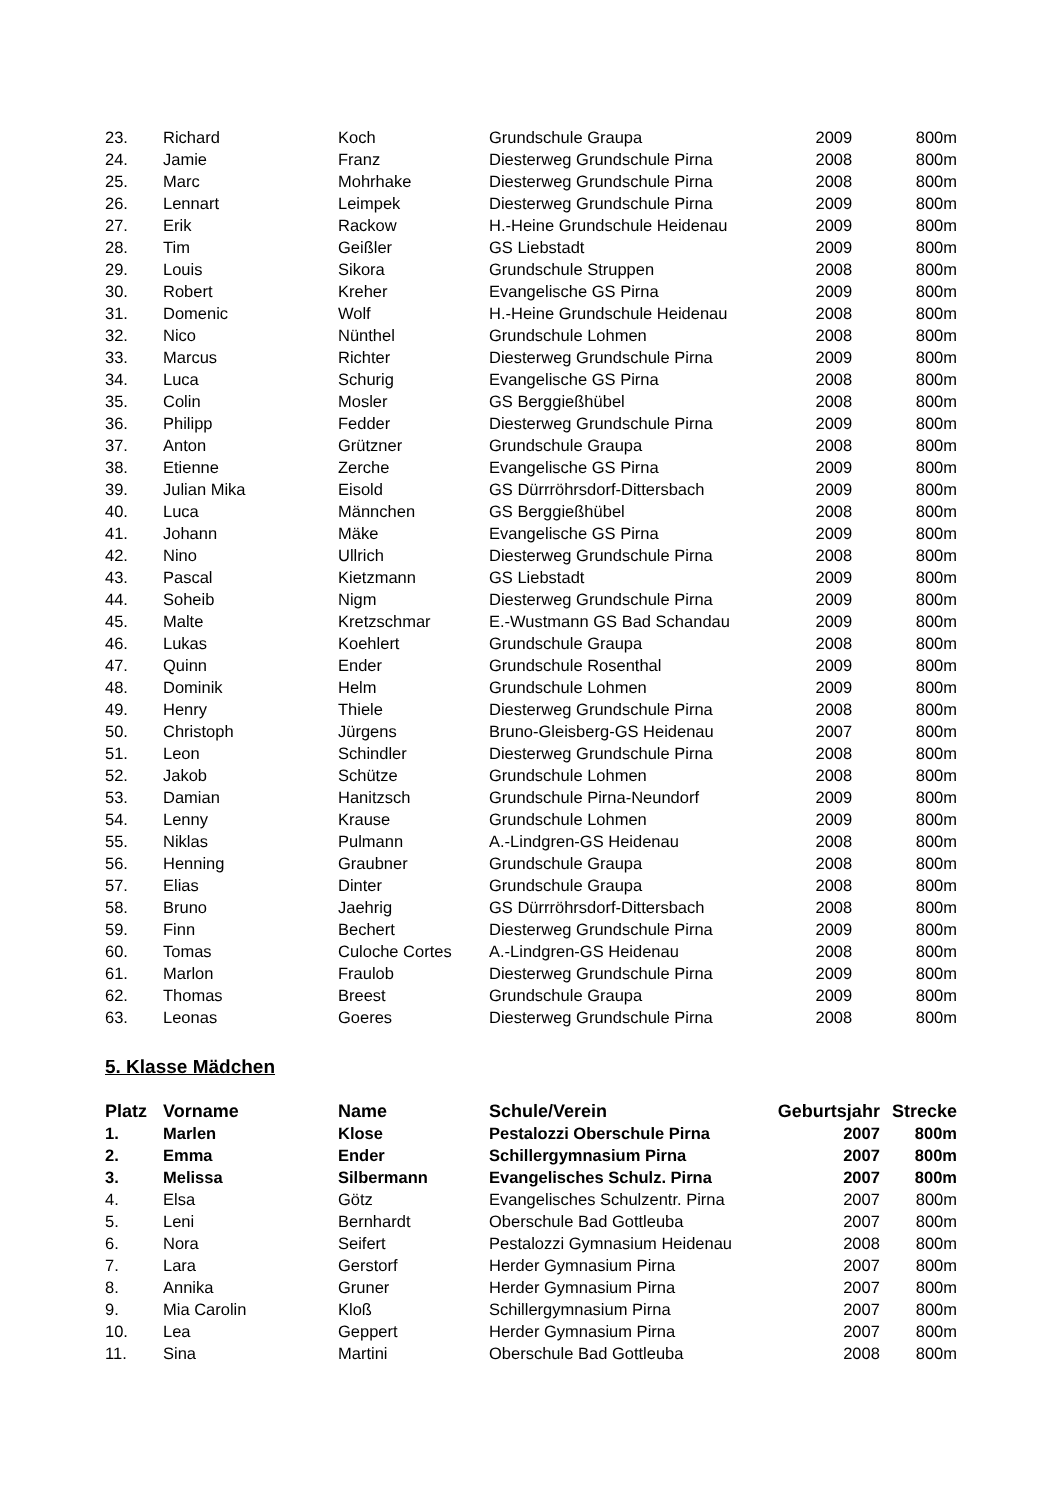| 23. | Richard | Koch | Grundschule Graupa | 2009 | 800m |
| 24. | Jamie | Franz | Diesterweg Grundschule Pirna | 2008 | 800m |
| 25. | Marc | Mohrhake | Diesterweg Grundschule Pirna | 2008 | 800m |
| 26. | Lennart | Leimpek | Diesterweg Grundschule Pirna | 2009 | 800m |
| 27. | Erik | Rackow | H.-Heine Grundschule Heidenau | 2009 | 800m |
| 28. | Tim | Geißler | GS Liebstadt | 2009 | 800m |
| 29. | Louis | Sikora | Grundschule Struppen | 2008 | 800m |
| 30. | Robert | Kreher | Evangelische GS Pirna | 2009 | 800m |
| 31. | Domenic | Wolf | H.-Heine Grundschule Heidenau | 2008 | 800m |
| 32. | Nico | Nünthel | Grundschule Lohmen | 2008 | 800m |
| 33. | Marcus | Richter | Diesterweg Grundschule Pirna | 2009 | 800m |
| 34. | Luca | Schurig | Evangelische GS Pirna | 2008 | 800m |
| 35. | Colin | Mosler | GS Berggießhübel | 2008 | 800m |
| 36. | Philipp | Fedder | Diesterweg Grundschule Pirna | 2009 | 800m |
| 37. | Anton | Grützner | Grundschule Graupa | 2008 | 800m |
| 38. | Etienne | Zerche | Evangelische GS Pirna | 2009 | 800m |
| 39. | Julian Mika | Eisold | GS Dürrröhrsdorf-Dittersbach | 2009 | 800m |
| 40. | Luca | Männchen | GS Berggießhübel | 2008 | 800m |
| 41. | Johann | Mäke | Evangelische GS Pirna | 2009 | 800m |
| 42. | Nino | Ullrich | Diesterweg Grundschule Pirna | 2008 | 800m |
| 43. | Pascal | Kietzmann | GS Liebstadt | 2009 | 800m |
| 44. | Soheib | Nigm | Diesterweg Grundschule Pirna | 2009 | 800m |
| 45. | Malte | Kretzschmar | E.-Wustmann GS Bad Schandau | 2009 | 800m |
| 46. | Lukas | Koehlert | Grundschule Graupa | 2008 | 800m |
| 47. | Quinn | Ender | Grundschule Rosenthal | 2009 | 800m |
| 48. | Dominik | Helm | Grundschule Lohmen | 2009 | 800m |
| 49. | Henry | Thiele | Diesterweg Grundschule Pirna | 2008 | 800m |
| 50. | Christoph | Jürgens | Bruno-Gleisberg-GS Heidenau | 2007 | 800m |
| 51. | Leon | Schindler | Diesterweg Grundschule Pirna | 2008 | 800m |
| 52. | Jakob | Schütze | Grundschule Lohmen | 2008 | 800m |
| 53. | Damian | Hanitzsch | Grundschule Pirna-Neundorf | 2009 | 800m |
| 54. | Lenny | Krause | Grundschule Lohmen | 2009 | 800m |
| 55. | Niklas | Pulmann | A.-Lindgren-GS Heidenau | 2008 | 800m |
| 56. | Henning | Graubner | Grundschule Graupa | 2008 | 800m |
| 57. | Elias | Dinter | Grundschule Graupa | 2008 | 800m |
| 58. | Bruno | Jaehrig | GS Dürrröhrsdorf-Dittersbach | 2008 | 800m |
| 59. | Finn | Bechert | Diesterweg Grundschule Pirna | 2009 | 800m |
| 60. | Tomas | Culoche Cortes | A.-Lindgren-GS Heidenau | 2008 | 800m |
| 61. | Marlon | Fraulob | Diesterweg Grundschule Pirna | 2009 | 800m |
| 62. | Thomas | Breest | Grundschule Graupa | 2009 | 800m |
| 63. | Leonas | Goeres | Diesterweg Grundschule Pirna | 2008 | 800m |
5. Klasse Mädchen
| Platz | Vorname | Name | Schule/Verein | Geburtsjahr | Strecke |
| --- | --- | --- | --- | --- | --- |
| 1. | Marlen | Klose | Pestalozzi Oberschule Pirna | 2007 | 800m |
| 2. | Emma | Ender | Schillergymnasium Pirna | 2007 | 800m |
| 3. | Melissa | Silbermann | Evangelisches Schulz. Pirna | 2007 | 800m |
| 4. | Elsa | Götz | Evangelisches Schulzentr. Pirna | 2007 | 800m |
| 5. | Leni | Bernhardt | Oberschule Bad Gottleuba | 2007 | 800m |
| 6. | Nora | Seifert | Pestalozzi Gymnasium Heidenau | 2008 | 800m |
| 7. | Lara | Gerstorf | Herder Gymnasium Pirna | 2007 | 800m |
| 8. | Annika | Gruner | Herder Gymnasium Pirna | 2007 | 800m |
| 9. | Mia Carolin | Kloß | Schillergymnasium Pirna | 2007 | 800m |
| 10. | Lea | Geppert | Herder Gymnasium Pirna | 2007 | 800m |
| 11. | Sina | Martini | Oberschule Bad Gottleuba | 2008 | 800m |